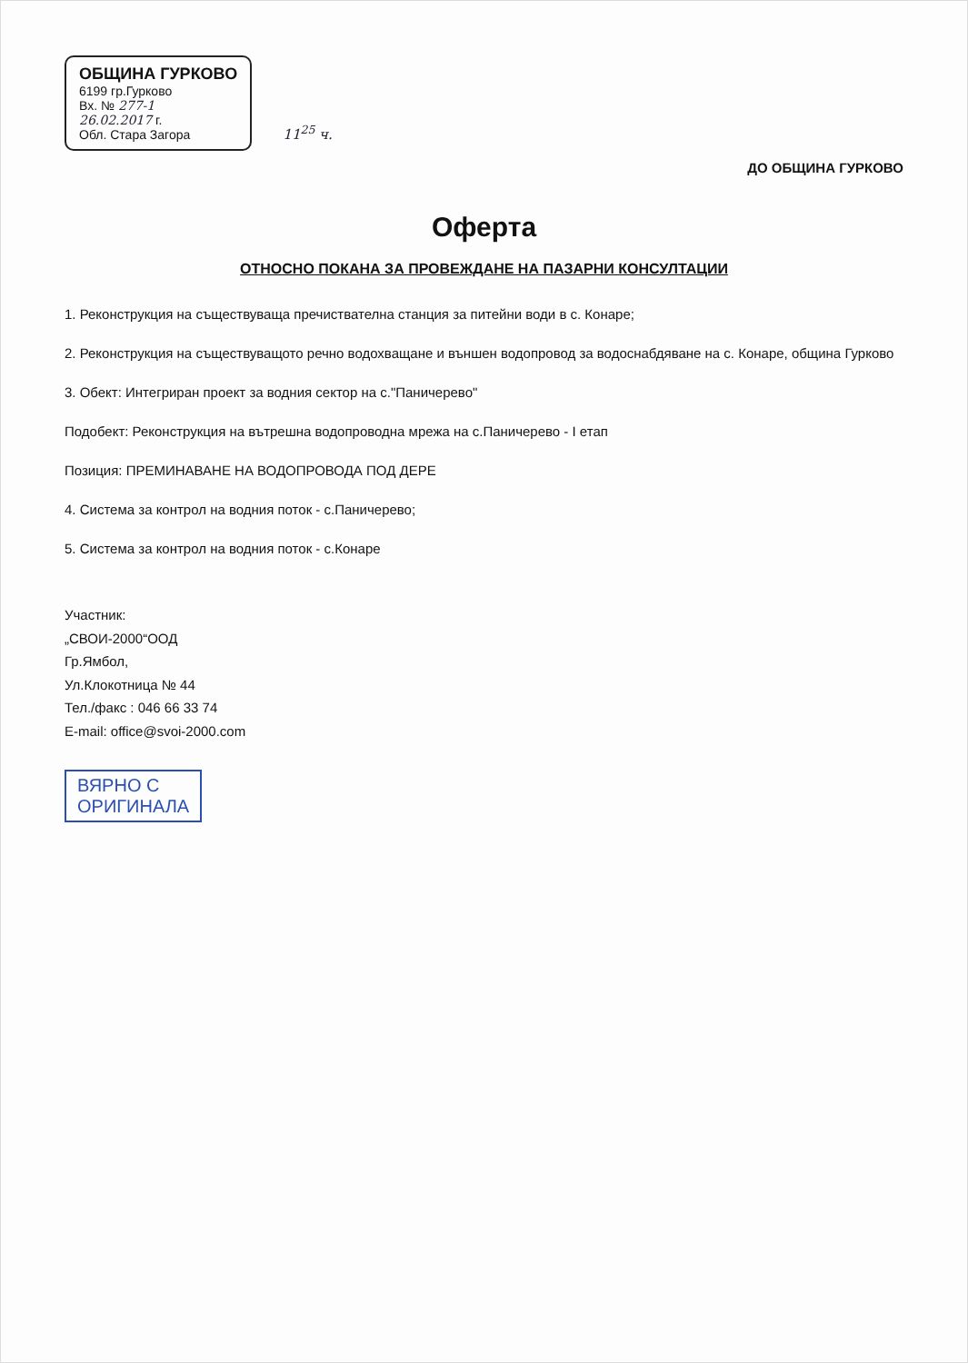ОБЩИНА ГУРКОВО
6199 гр.Гурково
Вх. № 277-1
26.02.2017 г.
Обл. Стара Загора
11<sup>25</sup> ч.
ДО ОБЩИНА ГУРКОВО
Оферта
ОТНОСНО ПОКАНА ЗА ПРОВЕЖДАНЕ НА ПАЗАРНИ КОНСУЛТАЦИИ
1. Реконструкция на съществуваща пречиствателна станция за питейни води в с. Конаре;
2. Реконструкция на съществуващото речно водохващане и външен водопровод за водоснабдяване на с. Конаре, община Гурково
3. Обект: Интегриран проект за водния сектор на с."Паничерево"
Подобект: Реконструкция на вътрешна водопроводна мрежа на с.Паничерево - I етап
Позиция: ПРЕМИНАВАНЕ НА ВОДОПРОВОДА ПОД ДЕРЕ
4. Система за контрол на водния поток - с.Паничерево;
5. Система за контрол на водния поток - с.Конаре
Участник:
„СВОИ-2000“ООД
Гр.Ямбол,
Ул.Клокотница № 44
Тел./факс : 046 66 33 74
E-mail: office@svoi-2000.com
ВЯРНО С
ОРИГИНАЛА